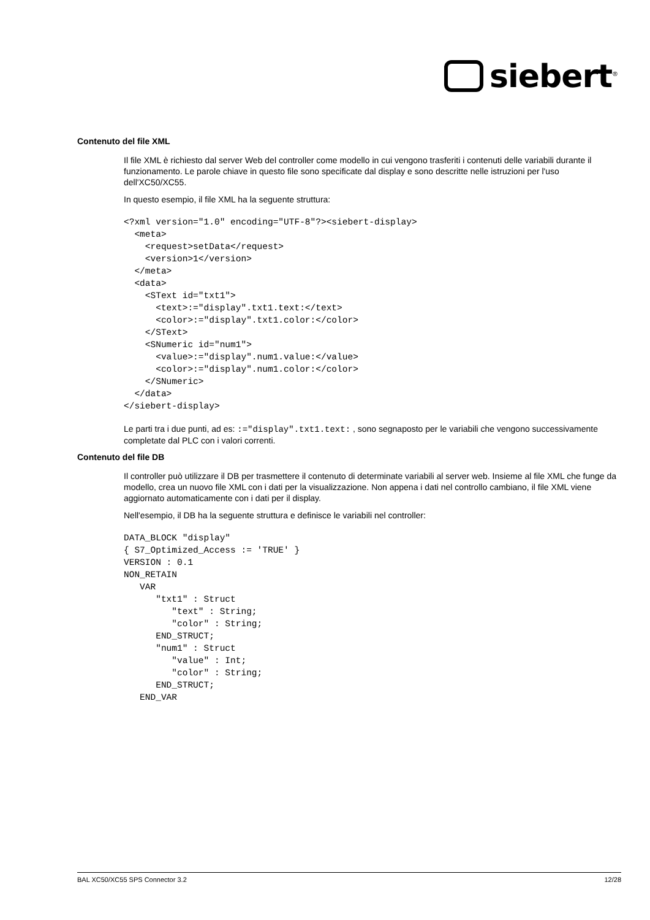siebert<sup>®</sup>
Contenuto del file XML
Il file XML è richiesto dal server Web del controller come modello in cui vengono trasferiti i contenuti delle variabili durante il funzionamento. Le parole chiave in questo file sono specificate dal display e sono descritte nelle istruzioni per l'uso dell'XC50/XC55.
In questo esempio, il file XML ha la seguente struttura:
<?xml version="1.0" encoding="UTF-8"?><siebert-display>
  <meta>
    <request>setData</request>
    <version>1</version>
  </meta>
  <data>
    <SText id="txt1">
      <text>:="display".txt1.text:</text>
      <color>:="display".txt1.color:</color>
    </SText>
    <SNumeric id="num1">
      <value>:="display".num1.value:</value>
      <color>:="display".num1.color:</color>
    </SNumeric>
  </data>
</siebert-display>
Le parti tra i due punti, ad es: :="display".txt1.text: , sono segnaposto per le variabili che vengono successivamente completate dal PLC con i valori correnti.
Contenuto del file DB
Il controller può utilizzare il DB per trasmettere il contenuto di determinate variabili al server web. Insieme al file XML che funge da modello, crea un nuovo file XML con i dati per la visualizzazione. Non appena i dati nel controllo cambiano, il file XML viene aggiornato automaticamente con i dati per il display.
Nell'esempio, il DB ha la seguente struttura e definisce le variabili nel controller:
DATA_BLOCK "display"
{ S7_Optimized_Access := 'TRUE' }
VERSION : 0.1
NON_RETAIN
   VAR
      "txt1" : Struct
         "text" : String;
         "color" : String;
      END_STRUCT;
      "num1" : Struct
         "value" : Int;
         "color" : String;
      END_STRUCT;
   END_VAR
BAL XC50/XC55 SPS Connector 3.2 12/28